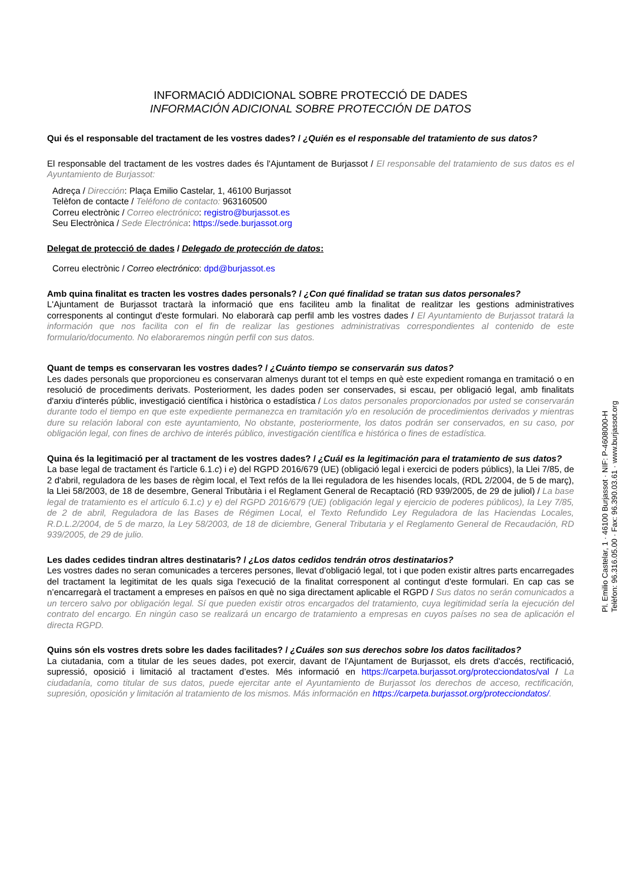INFORMACIÓ ADDICIONAL SOBRE PROTECCIÓ DE DADES
INFORMACIÓN ADICIONAL SOBRE PROTECCIÓN DE DATOS
Qui és el responsable del tractament de les vostres dades? / ¿Quién es el responsable del tratamiento de sus datos?
El responsable del tractament de les vostres dades és l'Ajuntament de Burjassot / El responsable del tratamiento de sus datos es el Ayuntamiento de Burjassot:
Adreça / Dirección: Plaça Emilio Castelar, 1, 46100 Burjassot
Telèfon de contacte / Teléfono de contacto: 963160500
Correu electrònic / Correo electrónico: registro@burjassot.es
Seu Electrònica / Sede Electrónica: https://sede.burjassot.org
Delegat de protecció de dades / Delegado de protección de datos:
Correu electrònic / Correo electrónico: dpd@burjassot.es
Amb quina finalitat es tracten les vostres dades personals? / ¿Con qué finalidad se tratan sus datos personales?
L'Ajuntament de Burjassot tractarà la informació que ens faciliteu amb la finalitat de realitzar les gestions administratives corresponents al contingut d'este formulari. No elaborarà cap perfil amb les vostres dades / El Ayuntamiento de Burjassot tratará la información que nos facilita con el fin de realizar las gestiones administrativas correspondientes al contenido de este formulario/documento. No elaboraremos ningún perfil con sus datos.
Quant de temps es conservaran les vostres dades? / ¿Cuánto tiempo se conservarán sus datos?
Les dades personals que proporcioneu es conservaran almenys durant tot el temps en què este expedient romanga en tramitació o en resolució de procediments derivats. Posteriorment, les dades poden ser conservades, si escau, per obligació legal, amb finalitats d'arxiu d'interés públic, investigació científica i històrica o estadística / Los datos personales proporcionados por usted se conservarán durante todo el tiempo en que este expediente permanezca en tramitación y/o en resolución de procedimientos derivados y mientras dure su relación laboral con este ayuntamiento, No obstante, posteriormente, los datos podrán ser conservados, en su caso, por obligación legal, con fines de archivo de interés público, investigación científica e histórica o fines de estadística.
Quina és la legitimació per al tractament de les vostres dades? / ¿Cuál es la legitimación para el tratamiento de sus datos?
La base legal de tractament és l'article 6.1.c) i e) del RGPD 2016/679 (UE) (obligació legal i exercici de poders públics), la Llei 7/85, de 2 d'abril, reguladora de les bases de règim local, el Text refós de la llei reguladora de les hisendes locals, (RDL 2/2004, de 5 de març), la Llei 58/2003, de 18 de desembre, General Tributària i el Reglament General de Recaptació (RD 939/2005, de 29 de juliol) / La base legal de tratamiento es el artículo 6.1.c) y e) del RGPD 2016/679 (UE) (obligación legal y ejercicio de poderes públicos), la Ley 7/85, de 2 de abril, Reguladora de las Bases de Régimen Local, el Texto Refundido Ley Reguladora de las Haciendas Locales, R.D.L.2/2004, de 5 de marzo, la Ley 58/2003, de 18 de diciembre, General Tributaria y el Reglamento General de Recaudación, RD 939/2005, de 29 de julio.
Les dades cedides tindran altres destinataris? / ¿Los datos cedidos tendrán otros destinatarios?
Les vostres dades no seran comunicades a terceres persones, llevat d’obligació legal, tot i que poden existir altres parts encarregades del tractament la legitimitat de les quals siga l'execució de la finalitat corresponent al contingut d'este formulari. En cap cas se n’encarregarà el tractament a empreses en països en què no siga directament aplicable el RGPD / Sus datos no serán comunicados a un tercero salvo por obligación legal. Sí que pueden existir otros encargados del tratamiento, cuya legitimidad sería la ejecución del contrato del encargo. En ningún caso se realizará un encargo de tratamiento a empresas en cuyos países no sea de aplicación el directa RGPD.
Quins són els vostres drets sobre les dades facilitades? / ¿Cuáles son sus derechos sobre los datos facilitados?
La ciutadania, com a titular de les seues dades, pot exercir, davant de l'Ajuntament de Burjassot, els drets d'accés, rectificació, supressió, oposició i limitació al tractament d’estes. Més informació en https://carpeta.burjassot.org/protecciondatos/val / La ciudadanía, como titular de sus datos, puede ejercitar ante el Ayuntamiento de Burjassot los derechos de acceso, rectificación, supresión, oposición y limitación al tratamiento de los mismos. Más información en https://carpeta.burjassot.org/protecciondatos/.
Pl. Emilio Castelar, 1 · 46100 Burjassot · NIF: P-4608000-H
Telèfon: 96.316.05.00 · Fax: 96.390.03.61 · www.burjassot.org